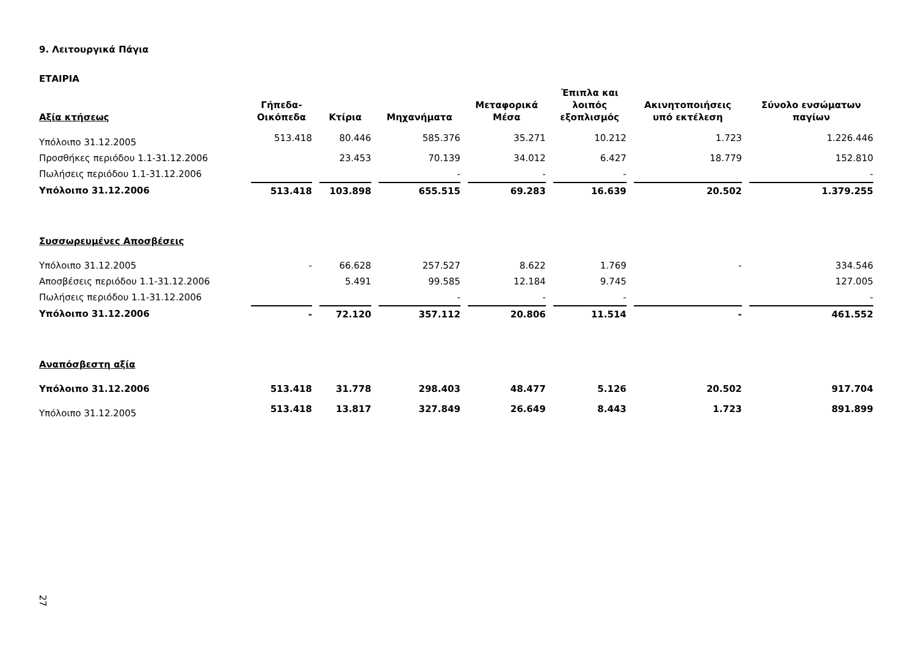9. Λειτουργικά Πάγια
ΕΤΑΙΡΙΑ
| Αξία κτήσεως | Γήπεδα- Οικόπεδα | Κτίρια | Μηχανήματα | Μεταφορικά Μέσα | Έπιπλα και λοιπός εξοπλισμός | Ακινητοποιήσεις υπό εκτέλεση | Σύνολο ενσώματων παγίων |
| --- | --- | --- | --- | --- | --- | --- | --- |
| Υπόλοιπο 31.12.2005 | 513.418 | 80.446 | 585.376 | 35.271 | 10.212 | 1.723 | 1.226.446 |
| Προσθήκες περιόδου 1.1-31.12.2006 | | 23.453 | 70.139 | 34.012 | 6.427 | 18.779 | 152.810 |
| Πωλήσεις περιόδου 1.1-31.12.2006 | | | - | - | - | | - |
| Υπόλοιπο 31.12.2006 | 513.418 | 103.898 | 655.515 | 69.283 | 16.639 | 20.502 | 1.379.255 |
| Συσσωρευμένες Αποσβέσεις | | | | | | | |
| Υπόλοιπο 31.12.2005 | - | 66.628 | 257.527 | 8.622 | 1.769 | - | 334.546 |
| Αποσβέσεις περιόδου 1.1-31.12.2006 | | 5.491 | 99.585 | 12.184 | 9.745 | | 127.005 |
| Πωλήσεις περιόδου 1.1-31.12.2006 | | | - | - | - | | - |
| Υπόλοιπο 31.12.2006 | - | 72.120 | 357.112 | 20.806 | 11.514 | - | 461.552 |
| Αναπόσβεστη αξία | | | | | | | |
| Υπόλοιπο 31.12.2006 | 513.418 | 31.778 | 298.403 | 48.477 | 5.126 | 20.502 | 917.704 |
| Υπόλοιπο 31.12.2005 | 513.418 | 13.817 | 327.849 | 26.649 | 8.443 | 1.723 | 891.899 |
27